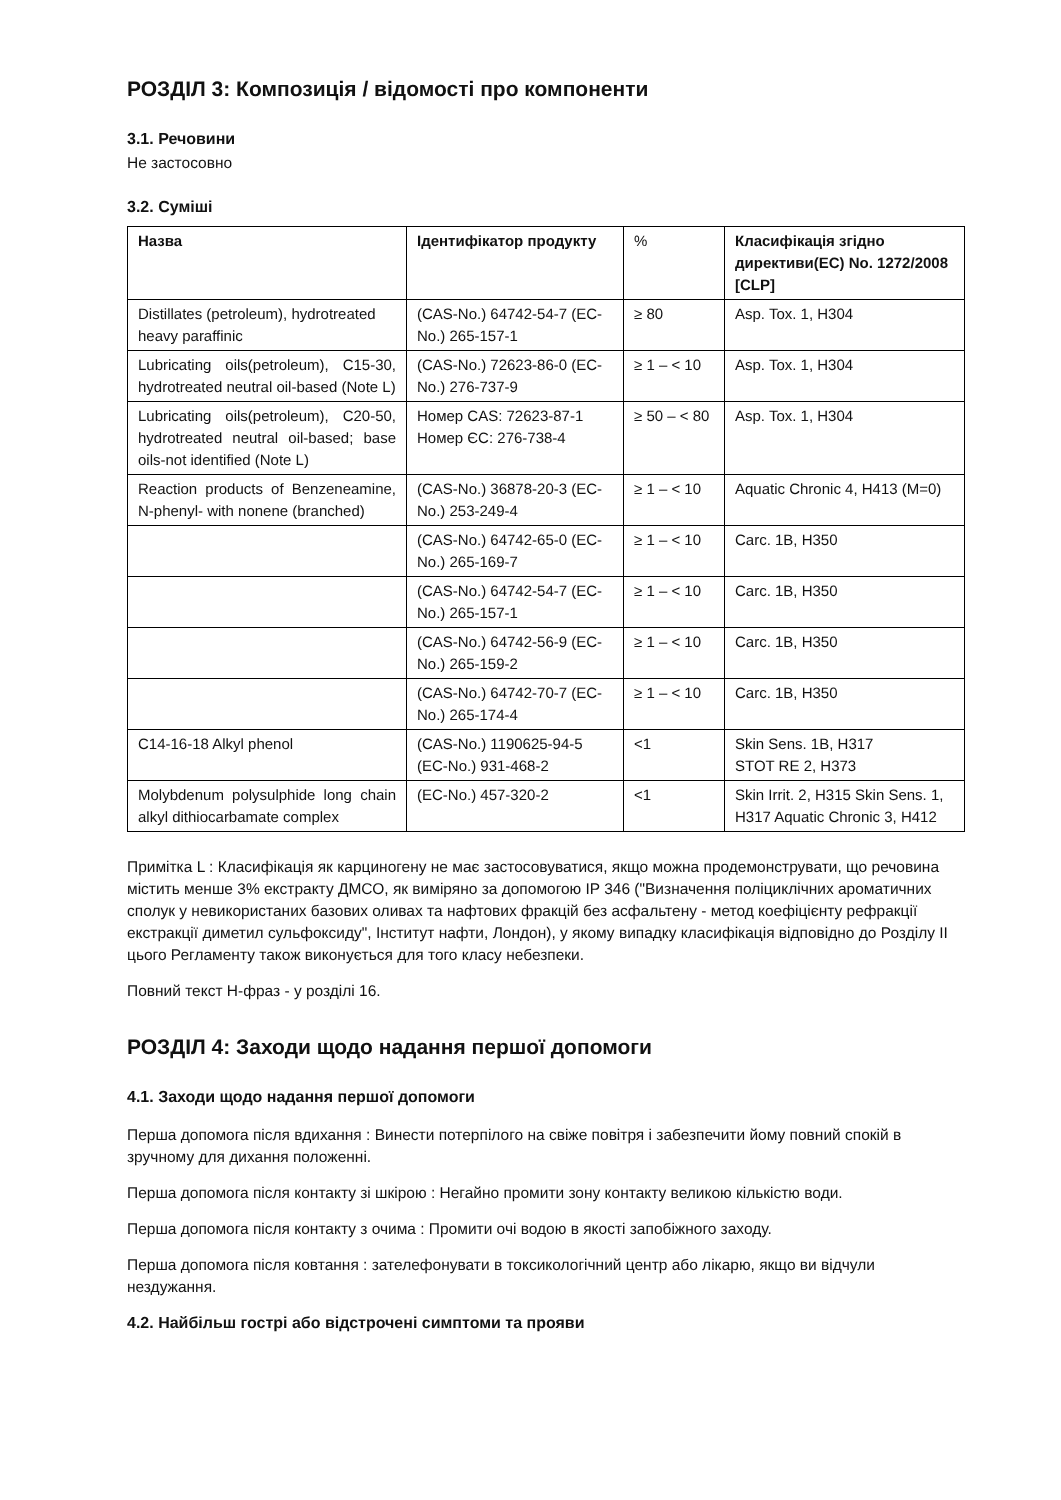РОЗДІЛ 3: Композиція / відомості про компоненти
3.1. Речовини
Не застосовно
3.2. Суміші
| Назва | Ідентифікатор продукту | % | Класифікація згідно директиви(EC) No. 1272/2008 [CLP] |
| --- | --- | --- | --- |
| Distillates (petroleum), hydrotreated heavy paraffinic | (CAS-No.) 64742-54-7 (EC-No.) 265-157-1 | ≥ 80 | Asp. Tox. 1, H304 |
| Lubricating oils(petroleum), C15-30, hydrotreated neutral oil-based (Note L) | (CAS-No.) 72623-86-0 (EC-No.) 276-737-9 | ≥ 1 – < 10 | Asp. Tox. 1, H304 |
| Lubricating oils(petroleum), C20-50, hydrotreated neutral oil-based; base oils-not identified (Note L) | Номер CAS: 72623-87-1 Номер ЄС: 276-738-4 | ≥ 50 – < 80 | Asp. Tox. 1, H304 |
| Reaction products of Benzeneamine, N-phenyl- with nonene (branched) | (CAS-No.) 36878-20-3 (EC-No.) 253-249-4 | ≥ 1 – < 10 | Aquatic Chronic 4, H413 (M=0) |
| | (CAS-No.) 64742-65-0 (EC-No.) 265-169-7 | ≥ 1 – < 10 | Carc. 1B, H350 |
| | (CAS-No.) 64742-54-7 (EC-No.) 265-157-1 | ≥ 1 – < 10 | Carc. 1B, H350 |
| | (CAS-No.) 64742-56-9 (EC-No.) 265-159-2 | ≥ 1 – < 10 | Carc. 1B, H350 |
| | (CAS-No.) 64742-70-7 (EC-No.) 265-174-4 | ≥ 1 – < 10 | Carc. 1B, H350 |
| C14-16-18 Alkyl phenol | (CAS-No.) 1190625-94-5 (EC-No.) 931-468-2 | <1 | Skin Sens. 1B, H317 STOT RE 2, H373 |
| Molybdenum polysulphide long chain alkyl dithiocarbamate complex | (EC-No.) 457-320-2 | <1 | Skin Irrit. 2, H315 Skin Sens. 1, H317 Aquatic Chronic 3, H412 |
Примітка L : Класифікація як карциногену не має застосовуватися, якщо можна продемонструвати, що речовина містить менше 3% екстракту ДМСО, як виміряно за допомогою IP 346 ("Визначення поліциклічних ароматичних сполук у невикористаних базових оливах та нафтових фракцій без асфальтену - метод коефіцієнту рефракції екстракції диметил сульфоксиду", Інститут нафти, Лондон), у якому випадку класифікація відповідно до Розділу II цього Регламенту також виконується для того класу небезпеки.
Повний текст H-фраз - у розділі 16.
РОЗДІЛ 4: Заходи щодо надання першої допомоги
4.1. Заходи щодо надання першої допомоги
Перша допомога після вдихання : Винести потерпілого на свіже повітря і забезпечити йому повний спокій в зручному для дихання положенні.
Перша допомога після контакту зі шкірою : Негайно промити зону контакту великою кількістю води.
Перша допомога після контакту з очима : Промити очі водою в якості запобіжного заходу.
Перша допомога після ковтання : зателефонувати в токсикологічний центр або лікарю, якщо ви відчули нездужання.
4.2. Найбільш гострі або відстрочені симптоми та прояви